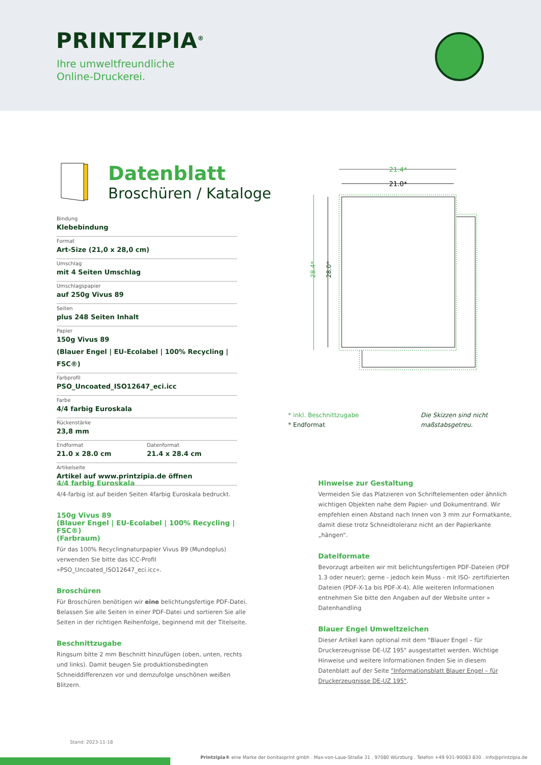PRINTZIPIA<sup>®</sup>
Ihre umweltfreundliche
Online-Druckerei.
Datenblatt
Broschüren / Kataloge
Bindung
Klebebindung
Format
Art-Size (21,0 x 28,0 cm)
Umschlag
mit 4 Seiten Umschlag
Umschlagspapier
auf 250g Vivus 89
Seiten
plus 248 Seiten Inhalt
Papier
150g Vivus 89
(Blauer Engel | EU-Ecolabel | 100% Recycling | FSC®)
Farbprofil
PSO_Uncoated_ISO12647_eci.icc
Farbe
4/4 farbig Euroskala
Rückenstärke
23,8 mm
Endformat
21.0 x 28.0 cm
Datenformat
21.4 x 28.4 cm
Artikelseite
Artikel auf www.printzipia.de öffnen
21.4*
21.0*
28.4*
28.0*
* inkl. Beschnittzugabe
* Endformat
Die Skizzen sind nicht maßstabsgetreu.
4/4 farbig Euroskala
4/4-farbig ist auf beiden Seiten 4farbig Euroskala bedruckt.
150g Vivus 89
(Blauer Engel | EU-Ecolabel | 100% Recycling | FSC®)
(Farbraum)
Für das 100% Recyclingnaturpapier Vivus 89 (Mundoplus) verwenden Sie bitte das ICC-Profil »PSO_Uncoated_ISO12647_eci.icc«.
Broschüren
Für Broschüren benötigen wir eine belichtungsfertige PDF-Datei. Belassen Sie alle Seiten in einer PDF-Datei und sortieren Sie alle Seiten in der richtigen Reihenfolge, beginnend mit der Titelseite.
Beschnittzugabe
Ringsum bitte 2 mm Beschnitt hinzufügen (oben, unten, rechts und links). Damit beugen Sie produktionsbedingten Schneiddifferenzen vor und demzufolge unschönen weißen Blitzern.
Hinweise zur Gestaltung
Vermeiden Sie das Platzieren von Schriftelementen oder ähnlich wichtigen Objekten nahe dem Papier- und Dokumentrand. Wir empfehlen einen Abstand nach Innen von 3 mm zur Formatkante, damit diese trotz Schneidtoleranz nicht an der Papierkante „hängen“.
Dateiformate
Bevorzugt arbeiten wir mit belichtungsfertigen PDF-Dateien (PDF 1.3 oder neuer); gerne - jedoch kein Muss - mit ISO- zertifizierten Dateien (PDF-X-1a bis PDF-X-4). Alle weiteren Informationen entnehmen Sie bitte den Angaben auf der Website unter » Datenhandling
Blauer Engel Umweltzeichen
Dieser Artikel kann optional mit dem "Blauer Engel – für Druckerzeugnisse DE-UZ 195" ausgestattet werden. Wichtige Hinweise und weitere Informationen finden Sie in diesem Datenblatt auf der Seite "Informationsblatt Blauer Engel – für Druckerzeugnisse DE-UZ 195".
Stand: 2023-11-18
Printzipia® eine Marke der bonitasprint gmbh . Max-von-Laue-Straße 31 . 97080 Würzburg . Telefon +49 931-90083 830 . info@printzipia.de